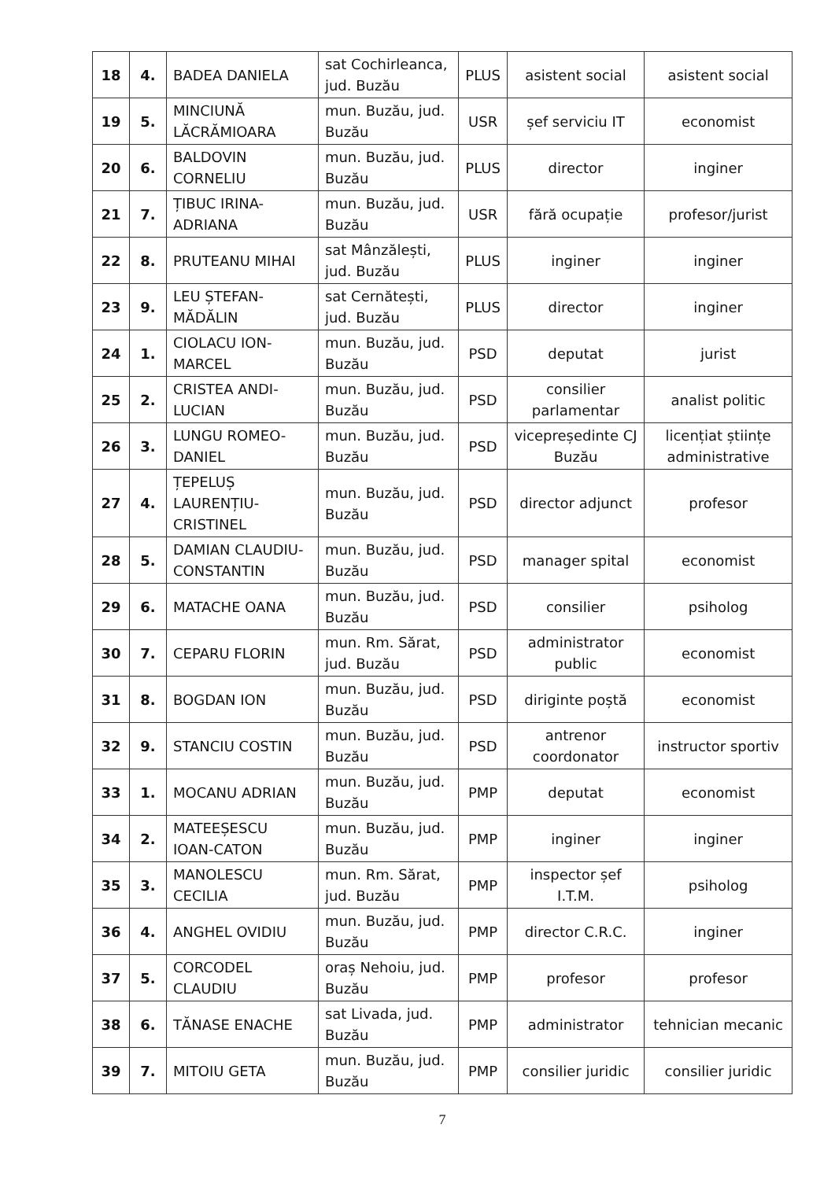| 18 | 4. | BADEA DANIELA | sat Cochirleanca, jud. Buzău | PLUS | asistent social | asistent social |
| 19 | 5. | MINCIUNĂ LĂCRĂMIOARA | mun. Buzău, jud. Buzău | USR | șef serviciu IT | economist |
| 20 | 6. | BALDOVIN CORNELIU | mun. Buzău, jud. Buzău | PLUS | director | inginer |
| 21 | 7. | ȚIBUC IRINA-ADRIANA | mun. Buzău, jud. Buzău | USR | fără ocupație | profesor/jurist |
| 22 | 8. | PRUTEANU MIHAI | sat Mânzălești, jud. Buzău | PLUS | inginer | inginer |
| 23 | 9. | LEU ȘTEFAN-MĂDĂLIN | sat Cernătești, jud. Buzău | PLUS | director | inginer |
| 24 | 1. | CIOLACU ION-MARCEL | mun. Buzău, jud. Buzău | PSD | deputat | jurist |
| 25 | 2. | CRISTEA ANDI-LUCIAN | mun. Buzău, jud. Buzău | PSD | consilier parlamentar | analist politic |
| 26 | 3. | LUNGU ROMEO-DANIEL | mun. Buzău, jud. Buzău | PSD | vicepreședinte CJ Buzău | licențiat științe administrative |
| 27 | 4. | ȚEPELUȘ LAURENȚIU-CRISTINEL | mun. Buzău, jud. Buzău | PSD | director adjunct | profesor |
| 28 | 5. | DAMIAN CLAUDIU-CONSTANTIN | mun. Buzău, jud. Buzău | PSD | manager spital | economist |
| 29 | 6. | MATACHE OANA | mun. Buzău, jud. Buzău | PSD | consilier | psiholog |
| 30 | 7. | CEPARU FLORIN | mun. Rm. Sărat, jud. Buzău | PSD | administrator public | economist |
| 31 | 8. | BOGDAN ION | mun. Buzău, jud. Buzău | PSD | diriginte poștă | economist |
| 32 | 9. | STANCIU COSTIN | mun. Buzău, jud. Buzău | PSD | antrenor coordonator | instructor sportiv |
| 33 | 1. | MOCANU ADRIAN | mun. Buzău, jud. Buzău | PMP | deputat | economist |
| 34 | 2. | MATEEȘESCU IOAN-CATON | mun. Buzău, jud. Buzău | PMP | inginer | inginer |
| 35 | 3. | MANOLESCU CECILIA | mun. Rm. Sărat, jud. Buzău | PMP | inspector șef I.T.M. | psiholog |
| 36 | 4. | ANGHEL OVIDIU | mun. Buzău, jud. Buzău | PMP | director C.R.C. | inginer |
| 37 | 5. | CORCODEL CLAUDIU | oraș Nehoiu, jud. Buzău | PMP | profesor | profesor |
| 38 | 6. | TĂNASE ENACHE | sat Livada, jud. Buzău | PMP | administrator | tehnician mecanic |
| 39 | 7. | MITOIU GETA | mun. Buzău, jud. Buzău | PMP | consilier juridic | consilier juridic |
7